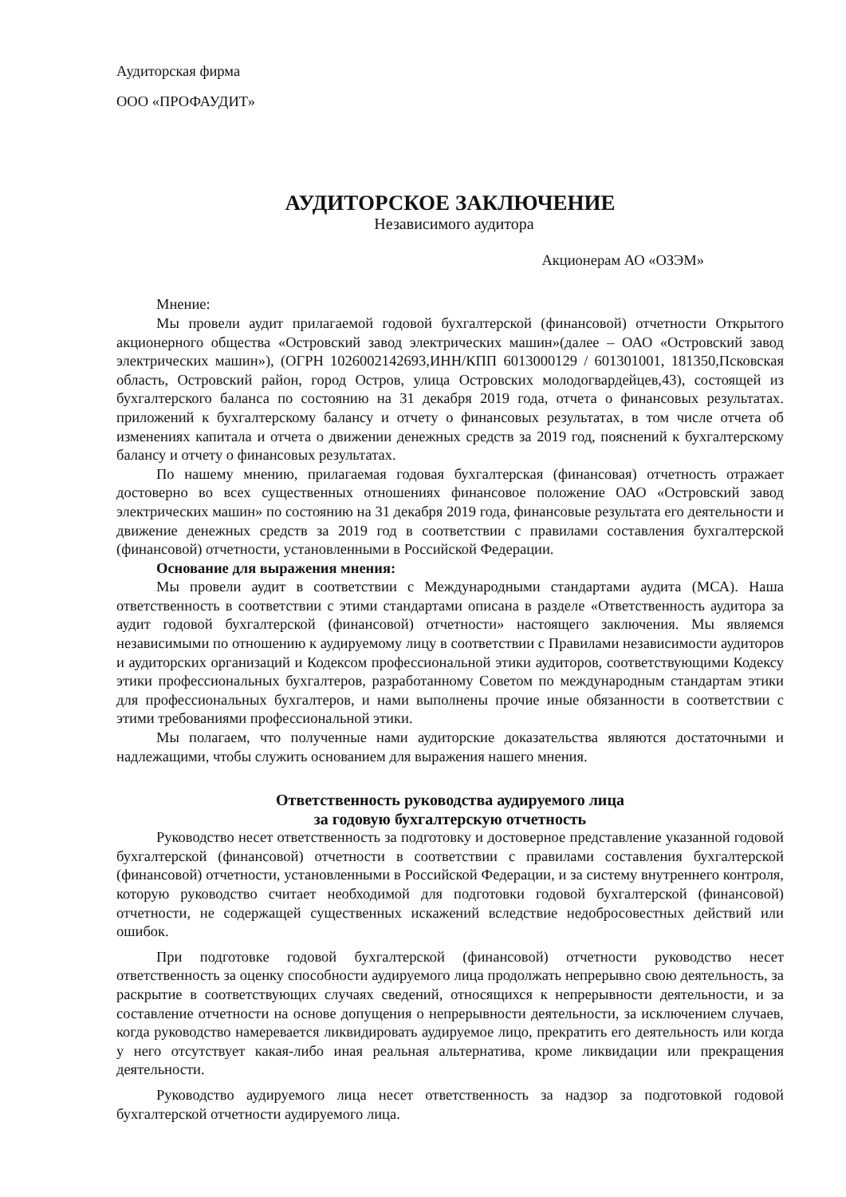Аудиторская фирма
ООО «ПРОФАУДИТ»
АУДИТОРСКОЕ ЗАКЛЮЧЕНИЕ
Независимого аудитора
Акционерам АО «ОЗЭМ»
Мнение:
Мы провели аудит прилагаемой годовой бухгалтерской (финансовой) отчетности Открытого акционерного общества «Островский завод электрических машин»(далее – ОАО «Островский завод электрических машин»), (ОГРН 1026002142693,ИНН/КПП 6013000129 / 601301001, 181350,Псковская область, Островский район, город Остров, улица Островских молодогвардейцев,43), состоящей из бухгалтерского баланса по состоянию на 31 декабря 2019 года, отчета о финансовых результатах. приложений к бухгалтерскому балансу и отчету о финансовых результатах, в том числе отчета об изменениях капитала и отчета о движении денежных средств за 2019 год, пояснений к бухгалтерскому балансу и отчету о финансовых результатах.
По нашему мнению, прилагаемая годовая бухгалтерская (финансовая) отчетность отражает достоверно во всех существенных отношениях финансовое положение ОАО «Островский завод электрических машин» по состоянию на 31 декабря 2019 года, финансовые результата его деятельности и движение денежных средств за 2019 год в соответствии с правилами составления бухгалтерской (финансовой) отчетности, установленными в Российской Федерации.
Основание для выражения мнения:
Мы провели аудит в соответствии с Международными стандартами аудита (МСА). Наша ответственность в соответствии с этими стандартами описана в разделе «Ответственность аудитора за аудит годовой бухгалтерской (финансовой) отчетности» настоящего заключения. Мы являемся независимыми по отношению к аудируемому лицу в соответствии с Правилами независимости аудиторов и аудиторских организаций и Кодексом профессиональной этики аудиторов, соответствующими Кодексу этики профессиональных бухгалтеров, разработанному Советом по международным стандартам этики для профессиональных бухгалтеров, и нами выполнены прочие иные обязанности в соответствии с этими требованиями профессиональной этики.
Мы полагаем, что полученные нами аудиторские доказательства являются достаточными и надлежащими, чтобы служить основанием для выражения нашего мнения.
Ответственность руководства аудируемого лица
за годовую бухгалтерскую отчетность
Руководство несет ответственность за подготовку и достоверное представление указанной годовой бухгалтерской (финансовой) отчетности в соответствии с правилами составления бухгалтерской (финансовой) отчетности, установленными в Российской Федерации, и за систему внутреннего контроля, которую руководство считает необходимой для подготовки годовой бухгалтерской (финансовой) отчетности, не содержащей существенных искажений вследствие недобросовестных действий или ошибок.
При подготовке годовой бухгалтерской (финансовой) отчетности руководство несет ответственность за оценку способности аудируемого лица продолжать непрерывно свою деятельность, за раскрытие в соответствующих случаях сведений, относящихся к непрерывности деятельности, и за составление отчетности на основе допущения о непрерывности деятельности, за исключением случаев, когда руководство намеревается ликвидировать аудируемое лицо, прекратить его деятельность или когда у него отсутствует какая-либо иная реальная альтернатива, кроме ликвидации или прекращения деятельности.
Руководство аудируемого лица несет ответственность за надзор за подготовкой годовой бухгалтерской отчетности аудируемого лица.